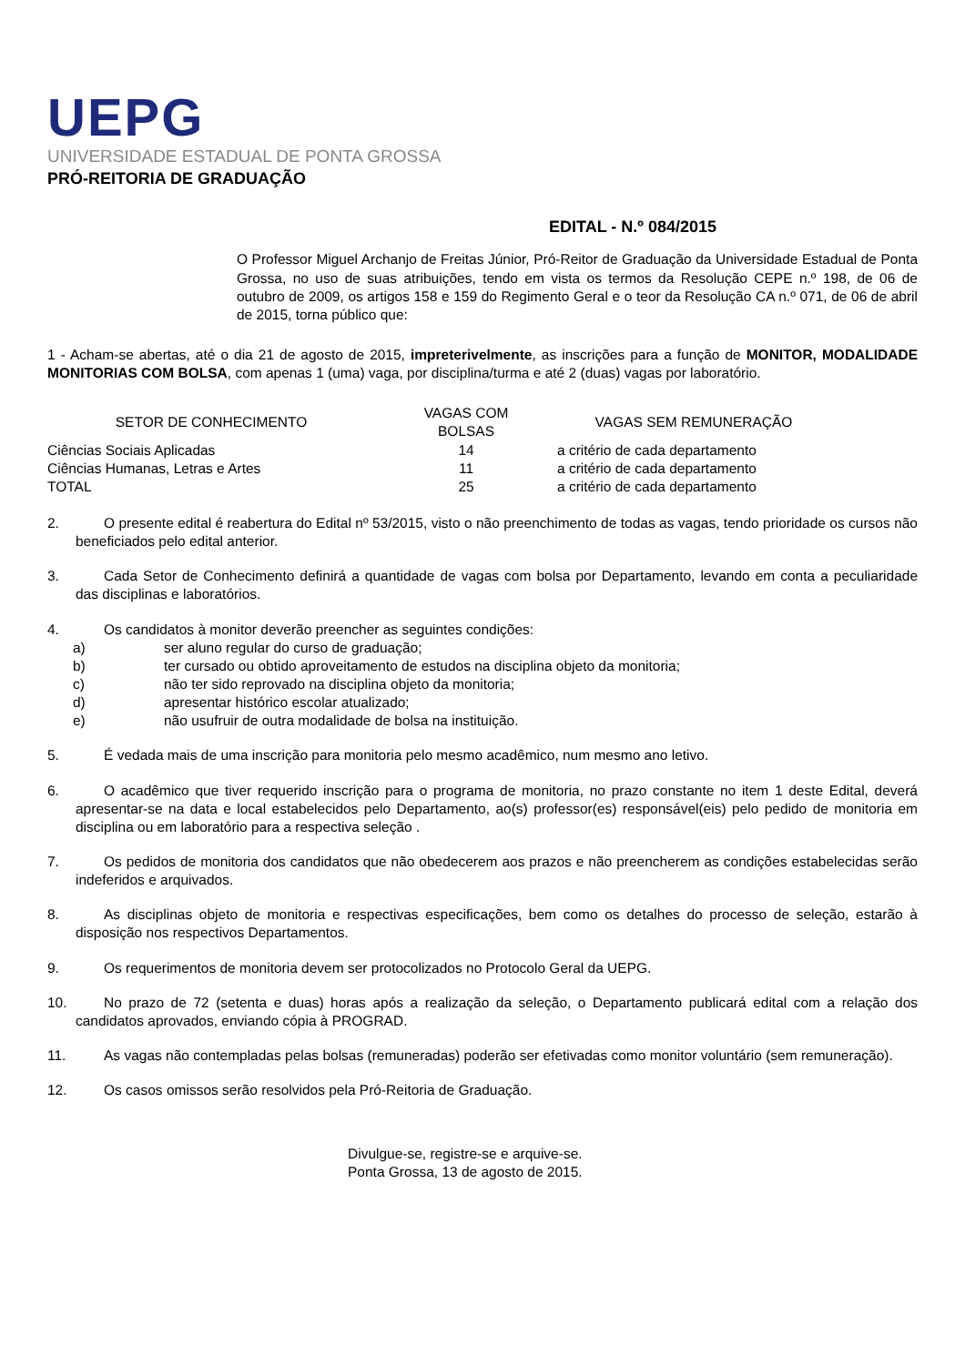UEPG
UNIVERSIDADE ESTADUAL DE PONTA GROSSA
PRÓ-REITORIA DE GRADUAÇÃO
EDITAL - N.º 084/2015
O Professor Miguel Archanjo de Freitas Júnior, Pró-Reitor de Graduação da Universidade Estadual de Ponta Grossa, no uso de suas atribuições, tendo em vista os termos da Resolução CEPE n.º 198, de 06 de outubro de 2009, os artigos 158 e 159 do Regimento Geral e o teor da Resolução CA n.º 071, de 06 de abril de 2015, torna público que:
1 - Acham-se abertas, até o dia 21 de agosto de 2015, impreterivelmente, as inscrições para a função de MONITOR, MODALIDADE MONITORIAS COM BOLSA, com apenas 1 (uma) vaga, por disciplina/turma e até 2 (duas) vagas por laboratório.
| SETOR DE CONHECIMENTO | VAGAS COM BOLSAS | VAGAS SEM REMUNERAÇÃO |
| --- | --- | --- |
| Ciências Sociais Aplicadas | 14 | a critério de cada departamento |
| Ciências Humanas, Letras e Artes | 11 | a critério de cada departamento |
| TOTAL | 25 | a critério de cada departamento |
2. O presente edital é reabertura do Edital nº 53/2015, visto o não preenchimento de todas as vagas, tendo prioridade os cursos não beneficiados pelo edital anterior.
3. Cada Setor de Conhecimento definirá a quantidade de vagas com bolsa por Departamento, levando em conta a peculiaridade das disciplinas e laboratórios.
4. Os candidatos à monitor deverão preencher as seguintes condições:
a) ser aluno regular do curso de graduação;
b) ter cursado ou obtido aproveitamento de estudos na disciplina objeto da monitoria;
c) não ter sido reprovado na disciplina objeto da monitoria;
d) apresentar histórico escolar atualizado;
e) não usufruir de outra modalidade de bolsa na instituição.
5. É vedada mais de uma inscrição para monitoria pelo mesmo acadêmico, num mesmo ano letivo.
6. O acadêmico que tiver requerido inscrição para o programa de monitoria, no prazo constante no item 1 deste Edital, deverá apresentar-se na data e local estabelecidos pelo Departamento, ao(s) professor(es) responsável(eis) pelo pedido de monitoria em disciplina ou em laboratório para a respectiva seleção .
7. Os pedidos de monitoria dos candidatos que não obedecerem aos prazos e não preencherem as condições estabelecidas serão indeferidos e arquivados.
8. As disciplinas objeto de monitoria e respectivas especificações, bem como os detalhes do processo de seleção, estarão à disposição nos respectivos Departamentos.
9. Os requerimentos de monitoria devem ser protocolizados no Protocolo Geral da UEPG.
10. No prazo de 72 (setenta e duas) horas após a realização da seleção, o Departamento publicará edital com a relação dos candidatos aprovados, enviando cópia à PROGRAD.
11. As vagas não contempladas pelas bolsas (remuneradas) poderão ser efetivadas como monitor voluntário (sem remuneração).
12. Os casos omissos serão resolvidos pela Pró-Reitoria de Graduação.
Divulgue-se, registre-se e arquive-se.
Ponta Grossa, 13 de agosto de 2015.